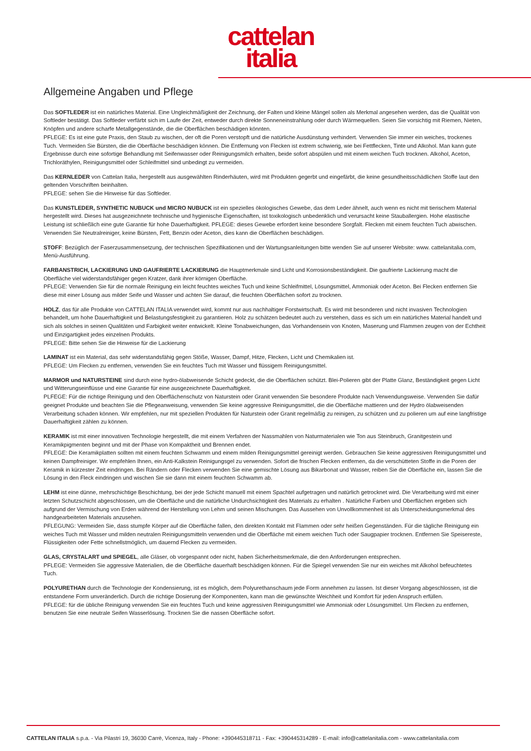cattelan
italia
Allgemeine Angaben und Pflege
Das SOFTLEDER ist ein natürliches Material. Eine Ungleichmäßigkeit der Zeichnung, der Falten und kleine Mängel sollen als Merkmal angesehen werden, das die Qualität von Softleder bestätigt. Das Softleder verfärbt sich im Laufe der Zeit, entweder durch direkte Sonneneinstrahlung oder durch Wärmequellen. Seien Sie vorsichtig mit Riemen, Nieten, Knöpfen und andere scharfe Metallgegenstände, die die Oberflächen beschädigen könnten.
PFLEGE: Es ist eine gute Praxis, den Staub zu wischen, der oft die Poren verstopft und die natürliche Ausdünstung verhindert. Verwenden Sie immer ein weiches, trockenes Tuch. Vermeiden Sie Bürsten, die die Oberfläche beschädigen können. Die Entfernung von Flecken ist extrem schwierig, wie bei Fettflecken, Tinte und Alkohol. Man kann gute Ergebnisse durch eine sofortige Behandlung mit Seifenwasser oder Reinigungsmilch erhalten, beide sofort abspülen und mit einem weichen Tuch trocknen. Alkohol, Aceton, Trichloräthylen, Reinigungsmittel oder Schleifmittel sind unbedingt zu vermeiden.
Das KERNLEDER von Cattelan Italia, hergestellt aus ausgewählten Rinderhäuten, wird mit Produkten gegerbt und eingefärbt, die keine gesundheitsschädlichen Stoffe laut den geltenden Vorschriften beinhalten.
PFLEGE: sehen Sie die Hinweise für das Softleder.
Das KUNSTLEDER, SYNTHETIC NUBUCK und MICRO NUBUCK ist ein spezielles ökologisches Gewebe, das dem Leder ähnelt, auch wenn es nicht mit tierischem Material hergestellt wird. Dieses hat ausgezeichnete technische und hygienische Eigenschaften, ist toxikologisch unbedenklich und verursacht keine Stauballergien. Hohe elastische Leistung ist schließlich eine gute Garantie für hohe Dauerhaftigkeit. PFLEGE: dieses Gewebe erfordert keine besondere Sorgfalt. Flecken mit einem feuchten Tuch abwischen. Verwenden Sie Neutralreiniger, keine Bürsten, Fett, Benzin oder Aceton, dies kann die Oberflächen beschädigen.
STOFF: Bezüglich der Faserzusammensetzung, der technischen Spezifikationen und der Wartungsanleitungen bitte wenden Sie auf unserer Website: www. cattelanitalia.com, Menü-Ausführung.
FARBANSTRICH, LACKIERUNG UND GAUFRIERTE LACKIERUNG die Hauptmerkmale sind Licht und Korrosionsbeständigkeit. Die gaufrierte Lackierung macht die Oberfläche viel widerstandsfähiger gegen Kratzer, dank ihrer körnigen Oberfläche.
PFLEGE: Verwenden Sie für die normale Reinigung ein leicht feuchtes weiches Tuch und keine Schleifmittel, Lösungsmittel, Ammoniak oder Aceton. Bei Flecken entfernen Sie diese mit einer Lösung aus milder Seife und Wasser und achten Sie darauf, die feuchten Oberflächen sofort zu trocknen.
HOLZ, das für alle Produkte von CATTELAN ITALIA verwendet wird, kommt nur aus nachhaltiger Forstwirtschaft. Es wird mit besonderen und nicht invasiven Technologien behandelt, um hohe Dauerhaftigkeit und Belastungsfestigkeit zu garantieren. Holz zu schätzen bedeutet auch zu verstehen, dass es sich um ein natürliches Material handelt und sich als solches in seinen Qualitäten und Farbigkeit weiter entwickelt. Kleine Tonabweichungen, das Vorhandensein von Knoten, Maserung und Flammen zeugen von der Echtheit und Einzigartigkeit jedes einzelnen Produkts.
PFLEGE: Bitte sehen Sie die Hinweise für die Lackierung
LAMINAT ist ein Material, das sehr widerstandsfähig gegen Stöße, Wasser, Dampf, Hitze, Flecken, Licht und Chemikalien ist.
PFLEGE: Um Flecken zu entfernen, verwenden Sie ein feuchtes Tuch mit Wasser und flüssigem Reinigungsmittel.
MARMOR und NATURSTEINE sind durch eine hydro-ölabweisende Schicht gedeckt, die die Oberflächen schützt. Blei-Polieren gibt der Platte Glanz, Beständigkeit gegen Licht und Witterungseinflüsse und eine Garantie für eine ausgezeichnete Dauerhaftigkeit.
PLFEGE: Für die richtige Reinigung und den Oberflächenschutz von Naturstein oder Granit verwenden Sie besondere Produkte nach Verwendungsweise. Verwenden Sie dafür geeignet Produkte und beachten Sie die Pflegeanweisung, verwenden Sie keine aggressive Reinigungsmittel, die die Oberfläche mattieren und der Hydro ölabweisenden Verarbeitung schaden können. Wir empfehlen, nur mit speziellen Produkten für Naturstein oder Granit regelmäßig zu reinigen, zu schützen und zu polieren um auf eine langfristige Dauerhaftigkeit zählen zu können.
KERAMIK ist mit einer innovativen Technologie hergestellt, die mit einem Verfahren der Nassmahlen von Naturmaterialen wie Ton aus Steinbruch, Granitgestein und Keramikpigmenten beginnt und mit der Phase von Kompaktheit und Brennen endet.
PFLEGE: Die Keramikplatten sollten mit einem feuchten Schwamm und einem milden Reinigungsmittel gereinigt werden. Gebrauchen Sie keine aggressiven Reinigungsmittel und keinen Dampfreiniger. Wir empfehlen Ihnen, ein Anti-Kalkstein Reinigungsgel zu verwenden. Sofort die frischen Flecken entfernen, da die verschütteten Stoffe in die Poren der Keramik in kürzester Zeit eindringen. Bei Rändern oder Flecken verwenden Sie eine gemischte Lösung aus Bikarbonat und Wasser, reiben Sie die Oberfläche ein, lassen Sie die Lösung in den Fleck eindringen und wischen Sie sie dann mit einem feuchten Schwamm ab.
LEHM ist eine dünne, mehrschichtige Beschichtung, bei der jede Schicht manuell mit einem Spachtel aufgetragen und natürlich getrocknet wird. Die Verarbeitung wird mit einer letzten Schutzschicht abgeschlossen, um die Oberfläche und die natürliche Undurchsichtigkeit des Materials zu erhalten . Natürliche Farben und Oberflächen ergeben sich aufgrund der Vermischung von Erden während der Herstellung von Lehm und seinen Mischungen. Das Aussehen von Unvollkommenheit ist als Unterscheidungsmerkmal des handgearbeiteten Materials anzusehen.
PFLEGUNG: Vermeiden Sie, dass stumpfe Körper auf die Oberfläche fallen, den direkten Kontakt mit Flammen oder sehr heißen Gegenständen. Für die tägliche Reinigung ein weiches Tuch mit Wasser und milden neutralen Reinigungsmitteln verwenden und die Oberfläche mit einem weichen Tuch oder Saugpapier trocknen. Entfernen Sie Speisereste, Flüssigkeiten oder Fette schnellstmöglich, um dauernd Flecken zu vermeiden.
GLAS, CRYSTALART und SPIEGEL, alle Gläser, ob vorgespannt oder nicht, haben Sicherheitsmerkmale, die den Anforderungen entsprechen.
PFLEGE: Vermeiden Sie aggressive Materialien, die die Oberfläche dauerhaft beschädigen können. Für die Spiegel verwenden Sie nur ein weiches mit Alkohol befeuchtetes Tuch.
POLYURETHAN durch die Technologie der Kondensierung, ist es möglich, dem Polyurethanschaum jede Form annehmen zu lassen. Ist dieser Vorgang abgeschlossen, ist die entstandene Form unveränderlich. Durch die richtige Dosierung der Komponenten, kann man die gewünschte Weichheit und Komfort für jeden Anspruch erfüllen.
PFLEGE: für die übliche Reinigung verwenden Sie ein feuchtes Tuch und keine aggressiven Reinigungsmittel wie Ammoniak oder Lösungsmittel. Um Flecken zu entfernen, benutzen Sie eine neutrale Seifen Wasserlösung. Trocknen Sie die nassen Oberfläche sofort.
CATTELAN ITALIA s.p.a. - Via Pilastri 19, 36030 Carrè, Vicenza, Italy - Phone: +390445318711 - Fax: +390445314289 - E-mail: info@cattelanitalia.com - www.cattelanitalia.com